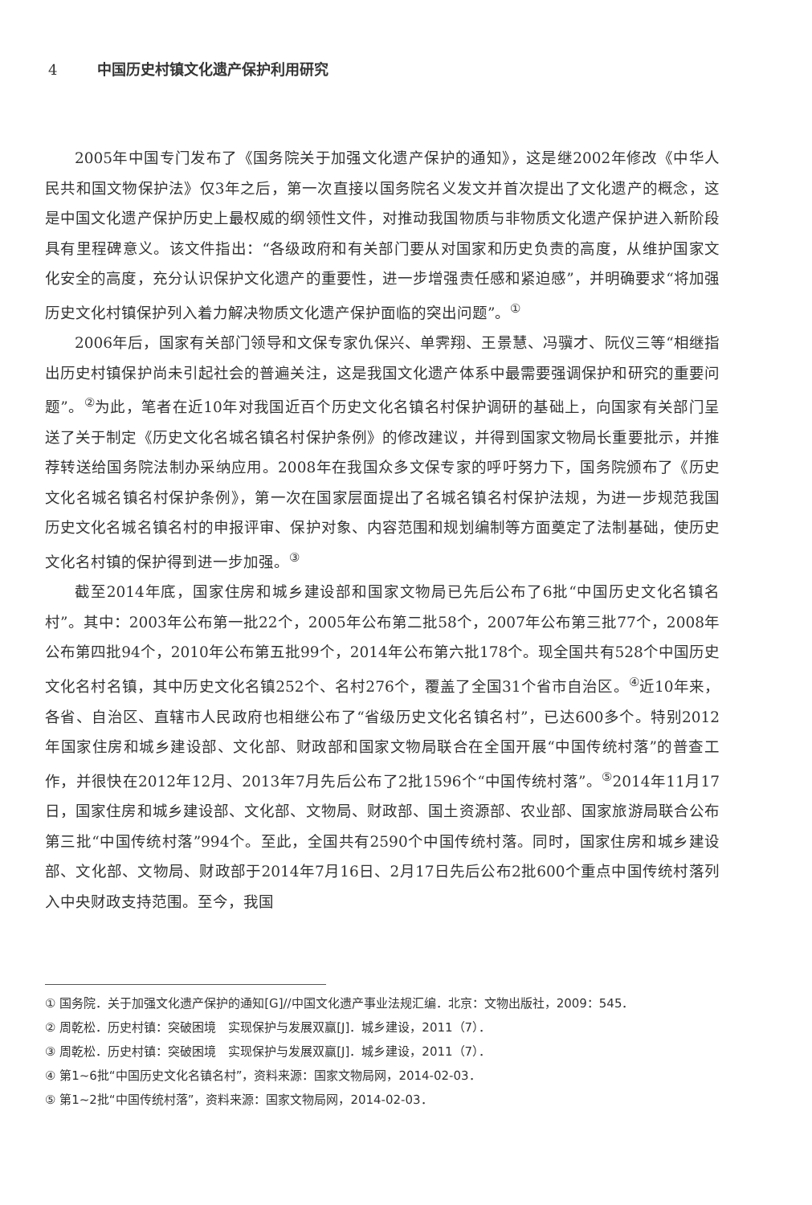4 中国历史村镇文化遗产保护利用研究
2005年中国专门发布了《国务院关于加强文化遗产保护的通知》，这是继2002年修改《中华人民共和国文物保护法》仅3年之后，第一次直接以国务院名义发文并首次提出了文化遗产的概念，这是中国文化遗产保护历史上最权威的纲领性文件，对推动我国物质与非物质文化遗产保护进入新阶段具有里程碑意义。该文件指出：“各级政府和有关部门要从对国家和历史负责的高度，从维护国家文化安全的高度，充分认识保护文化遗产的重要性，进一步增强责任感和紧迫感”，并明确要求“将加强历史文化村镇保护列入着力解决物质文化遗产保护面临的突出问题”。<sup>①</sup>
2006年后，国家有关部门领导和文保专家仇保兴、单霁翔、王景慧、冯骥才、阮仪三等“相继指出历史村镇保护尚未引起社会的普遍关注，这是我国文化遗产体系中最需要强调保护和研究的重要问题”。<sup>②</sup>为此，笔者在近10年对我国近百个历史文化名镇名村保护调研的基础上，向国家有关部门呈送了关于制定《历史文化名城名镇名村保护条例》的修改建议，并得到国家文物局长重要批示，并推荐转送给国务院法制办采纳应用。2008年在我国众多文保专家的呼吁努力下，国务院颁布了《历史文化名城名镇名村保护条例》，第一次在国家层面提出了名城名镇名村保护法规，为进一步规范我国历史文化名城名镇名村的申报评审、保护对象、内容范围和规划编制等方面奠定了法制基础，使历史文化名村镇的保护得到进一步加强。<sup>③</sup>
截至2014年底，国家住房和城乡建设部和国家文物局已先后公布了6批“中国历史文化名镇名村”。其中：2003年公布第一批22个，2005年公布第二批58个，2007年公布第三批77个，2008年公布第四批94个，2010年公布第五批99个，2014年公布第六批178个。现全国共有528个中国历史文化名村名镇，其中历史文化名镇252个、名村276个，覆盖了全国31个省市自治区。<sup>④</sup>近10年来，各省、自治区、直辖市人民政府也相继公布了“省级历史文化名镇名村”，已达600多个。特别2012年国家住房和城乡建设部、文化部、财政部和国家文物局联合在全国开展“中国传统村落”的普查工作，并很快在2012年12月、2013年7月先后公布了2批1596个“中国传统村落”。<sup>⑤</sup>2014年11月17日，国家住房和城乡建设部、文化部、文物局、财政部、国土资源部、农业部、国家旅游局联合公布第三批“中国传统村落”994个。至此，全国共有2590个中国传统村落。同时，国家住房和城乡建设部、文化部、文物局、财政部于2014年7月16日、2月17日先后公布2批600个重点中国传统村落列入中央财政支持范围。至今，我国
① 国务院．关于加强文化遗产保护的通知[G]//中国文化遗产事业法规汇编．北京：文物出版社，2009：545．
② 周乾松．历史村镇：突破困境　实现保护与发展双赢[J]．城乡建设，2011（7）．
③ 周乾松．历史村镇：突破困境　实现保护与发展双赢[J]．城乡建设，2011（7）．
④ 第1~6批“中国历史文化名镇名村”，资料来源：国家文物局网，2014-02-03．
⑤ 第1~2批“中国传统村落”，资料来源：国家文物局网，2014-02-03．